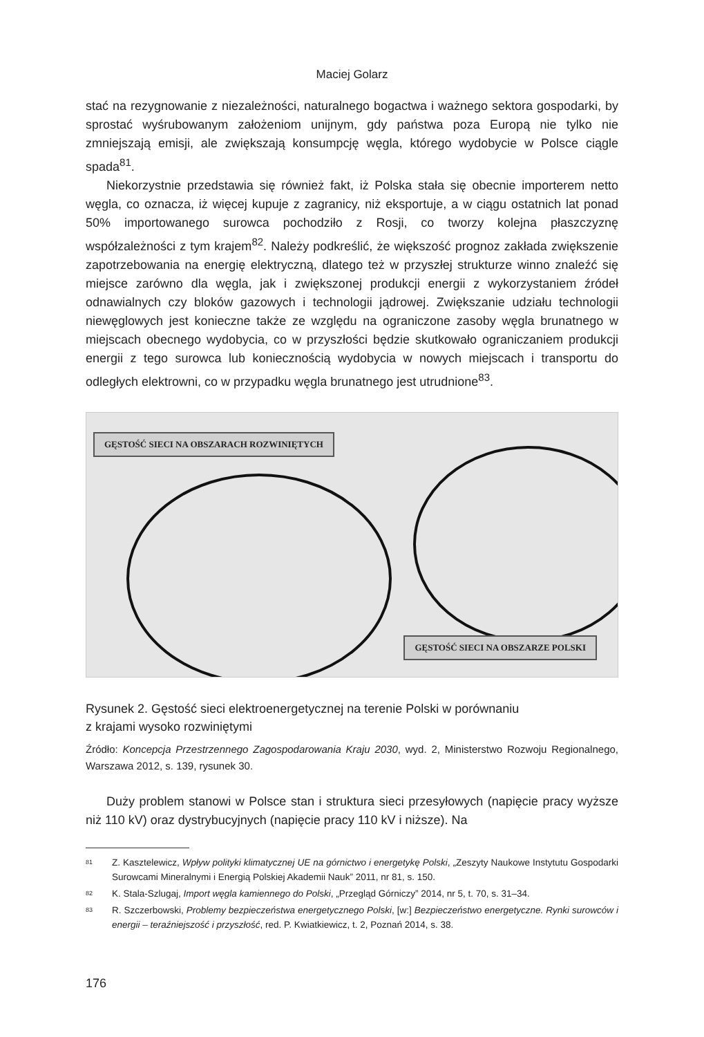Maciej Golarz
stać na rezygnowanie z niezależności, naturalnego bogactwa i ważnego sektora gospodarki, by sprostać wyśrubowanym założeniom unijnym, gdy państwa poza Europą nie tylko nie zmniejszają emisji, ale zwiększają konsumpcję węgla, którego wydobycie w Polsce ciągle spada<sup>81</sup>.
Niekorzystnie przedstawia się również fakt, iż Polska stała się obecnie importerem netto węgla, co oznacza, iż więcej kupuje z zagranicy, niż eksportuje, a w ciągu ostatnich lat ponad 50% importowanego surowca pochodziło z Rosji, co tworzy kolejna płaszczyznę współzależności z tym krajem<sup>82</sup>. Należy podkreślić, że większość prognoz zakłada zwiększenie zapotrzebowania na energię elektryczną, dlatego też w przyszłej strukturze winno znaleźć się miejsce zarówno dla węgla, jak i zwiększonej produkcji energii z wykorzystaniem źródeł odnawialnych czy bloków gazowych i technologii jądrowej. Zwiększanie udziału technologii niewęglowych jest konieczne także ze względu na ograniczone zasoby węgla brunatnego w miejscach obecnego wydobycia, co w przyszłości będzie skutkowało ograniczaniem produkcji energii z tego surowca lub koniecznością wydobycia w nowych miejscach i transportu do odległych elektrowni, co w przypadku węgla brunatnego jest utrudnione<sup>83</sup>.
GĘSTOŚĆ SIECI NA OBSZARACH ROZWINIĘTYCH
GĘSTOŚĆ SIECI NA OBSZARZE POLSKI
Rysunek 2. Gęstość sieci elektroenergetycznej na terenie Polski w porównaniu
z krajami wysoko rozwiniętymi
Źródło: Koncepcja Przestrzennego Zagospodarowania Kraju 2030, wyd. 2, Ministerstwo Rozwoju Regionalnego, Warszawa 2012, s. 139, rysunek 30.
Duży problem stanowi w Polsce stan i struktura sieci przesyłowych (napięcie pracy wyższe niż 110 kV) oraz dystrybucyjnych (napięcie pracy 110 kV i niższe). Na
81
Z. Kasztelewicz, Wpływ polityki klimatycznej UE na górnictwo i energetykę Polski, „Zeszyty Naukowe Instytutu Gospodarki Surowcami Mineralnymi i Energią Polskiej Akademii Nauk” 2011, nr 81, s. 150.
82
K. Stala-Szlugaj, Import węgla kamiennego do Polski, „Przegląd Górniczy” 2014, nr 5, t. 70, s. 31–34.
83
R. Szczerbowski, Problemy bezpieczeństwa energetycznego Polski, [w:] Bezpieczeństwo energetyczne. Rynki surowców i energii – teraźniejszość i przyszłość, red. P. Kwiatkiewicz, t. 2, Poznań 2014, s. 38.
176